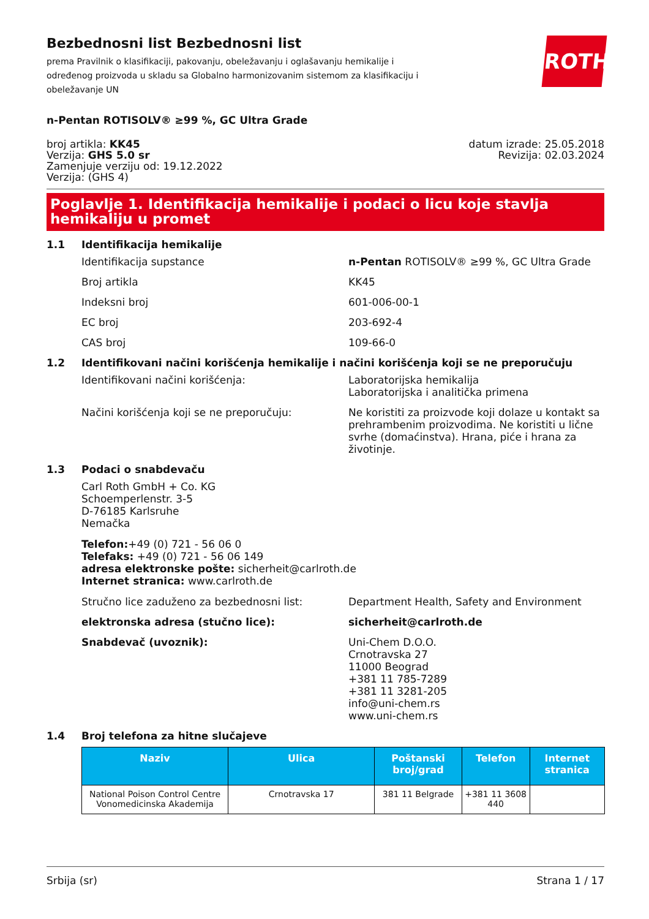Bezbednosni list Bezbednosni list
prema Pravilnik o klasifikaciji, pakovanju, obeležavanju i oglašavanju hemikalije i određenog proizvoda u skladu sa Globalno harmonizovanim sistemom za klasifikaciju i obeležavanje UN
ROTH
n-Pentan ROTISOLV® ≥99 %, GC Ultra Grade
broj artikla: KK45
Verzija: GHS 5.0 sr
Zamenjuje verziju od: 19.12.2022
Verzija: (GHS 4)
datum izrade: 25.05.2018
Revizija: 02.03.2024
Poglavlje 1. Identifikacija hemikalije i podaci o licu koje stavlja hemikaliju u promet
1.1 Identifikacija hemikalije
Identifikacija supstance n-Pentan ROTISOLV® ≥99 %, GC Ultra Grade
Broj artikla KK45
Indeksni broj 601-006-00-1
EC broj 203-692-4
CAS broj 109-66-0
1.2 Identifikovani načini korišćenja hemikalije i načini korišćenja koji se ne preporučuju
Identifikovani načini korišćenja: Laboratorijska hemikalija
Laboratorijska i analitička primena
Načini korišćenja koji se ne preporučuju: Ne koristiti za proizvode koji dolaze u kontakt sa prehrambenim proizvodima. Ne koristiti u lične svrhe (domaćinstva). Hrana, piće i hrana za životinje.
1.3 Podaci o snabdevaču
Carl Roth GmbH + Co. KG
Schoemperlenstr. 3-5
D-76185 Karlsruhe
Nemačka
Telefon:+49 (0) 721 - 56 06 0
Telefaks: +49 (0) 721 - 56 06 149
adresa elektronske pošte: sicherheit@carlroth.de
Internet stranica: www.carlroth.de
Stručno lice zaduženo za bezbednosni list: Department Health, Safety and Environment
elektronska adresa (stučno lice): sicherheit@carlroth.de
Snabdevač (uvoznik): Uni-Chem D.O.O.
Crnotravska 27
11000 Beograd
+381 11 785-7289
+381 11 3281-205
info@uni-chem.rs
www.uni-chem.rs
1.4 Broj telefona za hitne slučajeve
| Naziv | Ulica | Poštanski broj/grad | Telefon | Internet stranica |
| --- | --- | --- | --- | --- |
| National Poison Control Centre Vonomedicinska Akademija | Crnotravska 17 | 381 11 Belgrade | +381 11 3608 440 | |
Srbija (sr) Strana 1 / 17